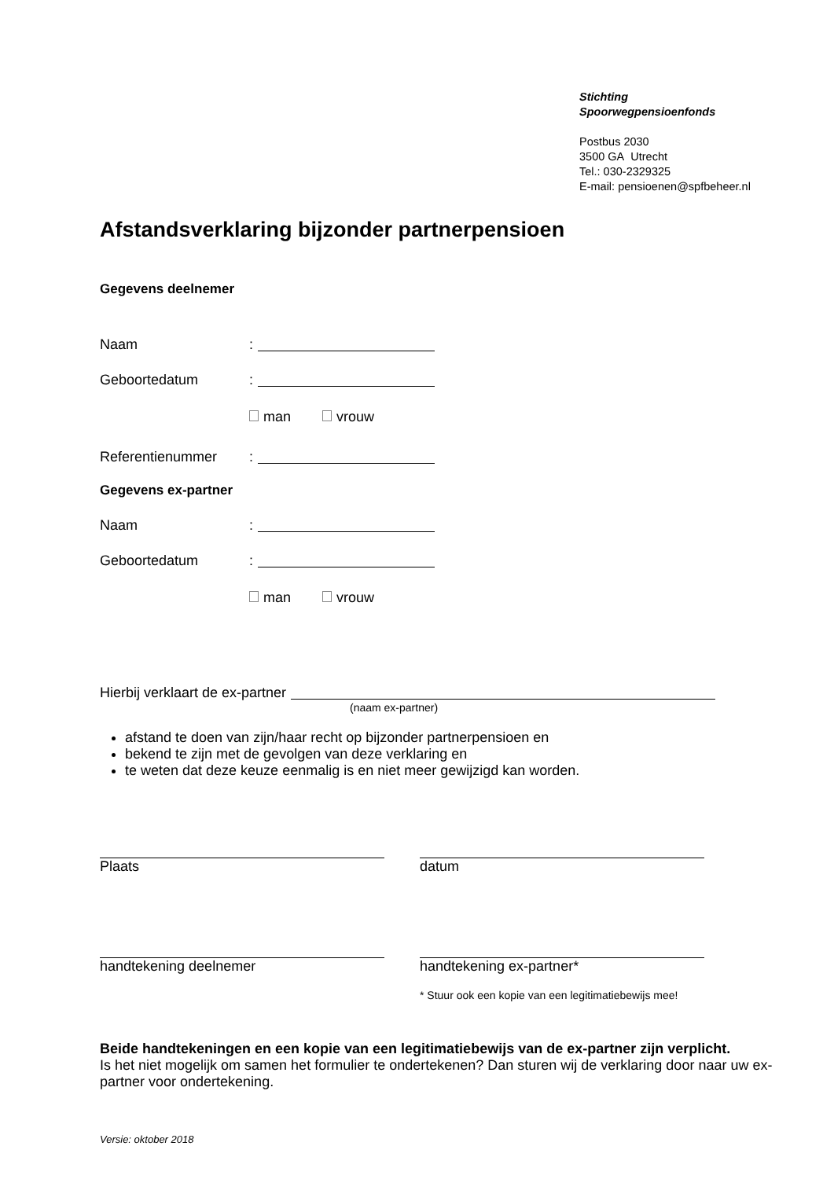Stichting
Spoorwegpensioenfonds
Postbus 2030
3500 GA Utrecht
Tel.: 030-2329325
E-mail: pensioenen@spfbeheer.nl
Afstandsverklaring bijzonder partnerpensioen
Gegevens deelnemer
Naam:
Geboortedatum:
man vrouw
Referentienummer:
Gegevens ex-partner
Naam:
Geboortedatum:
man vrouw
Hierbij verklaart de ex-partner
(naam ex-partner)
afstand te doen van zijn/haar recht op bijzonder partnerpensioen en
bekend te zijn met de gevolgen van deze verklaring en
te weten dat deze keuze eenmalig is en niet meer gewijzigd kan worden.
Plaats datum
handtekening deelnemer handtekening ex-partner*
* Stuur ook een kopie van een legitimatiebewijs mee!
Beide handtekeningen en een kopie van een legitimatiebewijs van de ex-partner zijn verplicht.
Is het niet mogelijk om samen het formulier te ondertekenen? Dan sturen wij de verklaring door naar uw ex-partner voor ondertekening.
Versie: oktober 2018